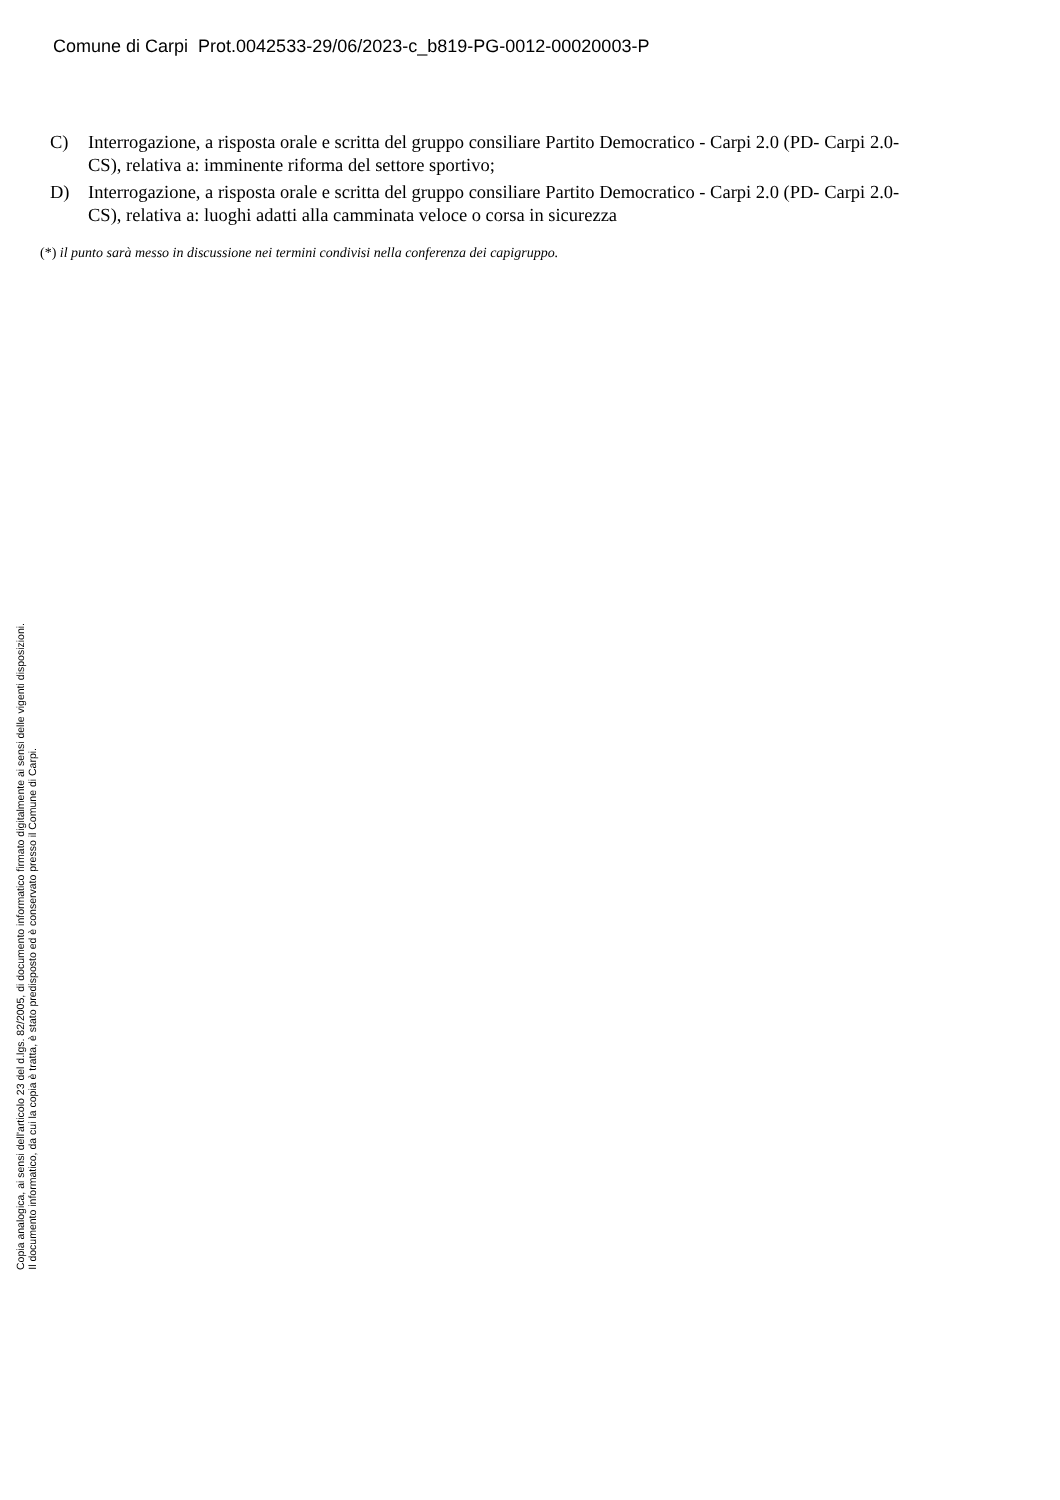Comune di Carpi Prot.0042533-29/06/2023-c_b819-PG-0012-00020003-P
C) Interrogazione, a risposta orale e scritta del gruppo consiliare Partito Democratico - Carpi 2.0 (PD- Carpi 2.0-CS), relativa a: imminente riforma del settore sportivo;
D) Interrogazione, a risposta orale e scritta del gruppo consiliare Partito Democratico - Carpi 2.0 (PD- Carpi 2.0-CS), relativa a: luoghi adatti alla camminata veloce o corsa in sicurezza
(*) il punto sarà messo in discussione nei termini condivisi nella conferenza dei capigruppo.
Copia analogica, ai sensi dell'articolo 23 del d.lgs. 82/2005, di documento informatico firmato digitalmente ai sensi delle vigenti disposizioni.
Il documento informatico, da cui la copia è tratta, è stato predisposto ed è conservato presso il Comune di Carpi.